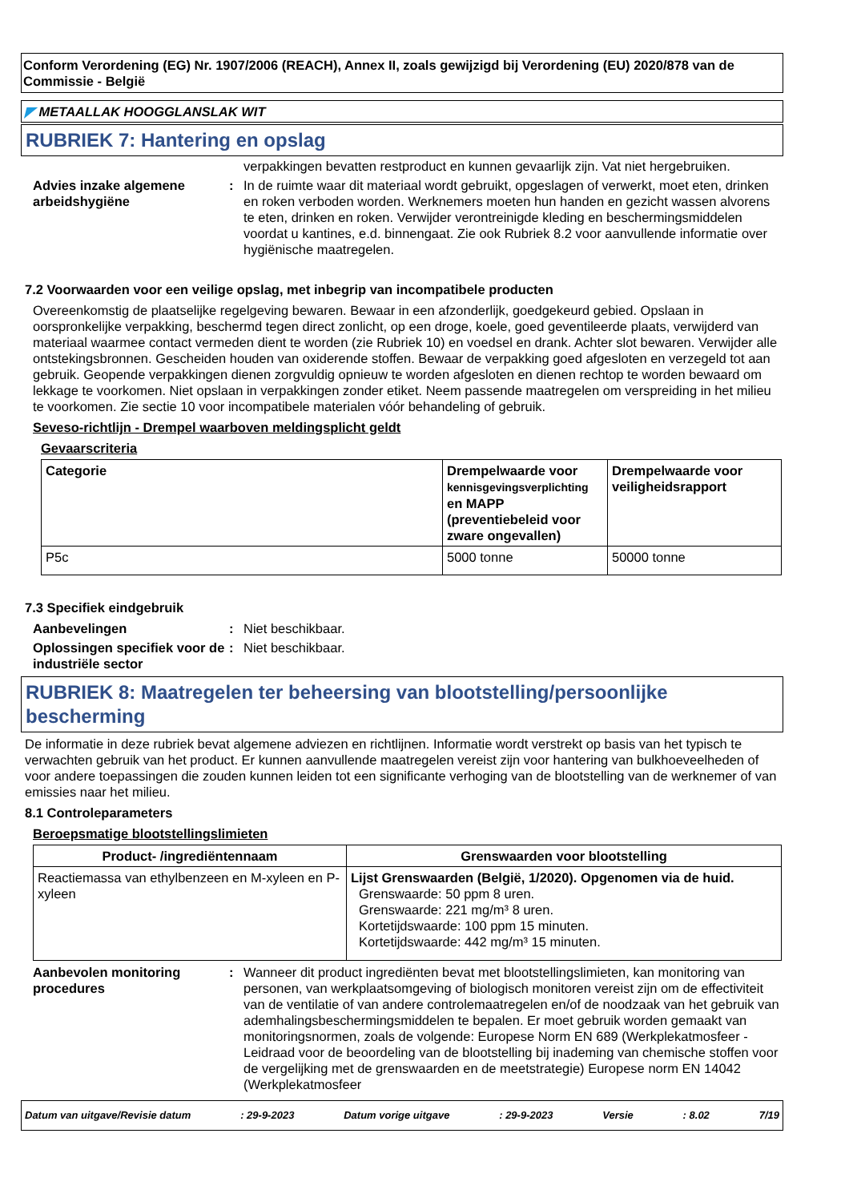Conform Verordening (EG) Nr. 1907/2006 (REACH), Annex II, zoals gewijzigd bij Verordening (EU) 2020/878 van de Commissie - België
◤ METAALLAK HOOGGLANSLAK WIT
RUBRIEK 7: Hantering en opslag
verpakkingen bevatten restproduct en kunnen gevaarlijk zijn. Vat niet hergebruiken.
Advies inzake algemene arbeidshygiëne
: In de ruimte waar dit materiaal wordt gebruikt, opgeslagen of verwerkt, moet eten, drinken en roken verboden worden. Werknemers moeten hun handen en gezicht wassen alvorens te eten, drinken en roken. Verwijder verontreinigde kleding en beschermingsmiddelen voordat u kantines, e.d. binnengaat. Zie ook Rubriek 8.2 voor aanvullende informatie over hygiënische maatregelen.
7.2 Voorwaarden voor een veilige opslag, met inbegrip van incompatibele producten
Overeenkomstig de plaatselijke regelgeving bewaren. Bewaar in een afzonderlijk, goedgekeurd gebied. Opslaan in oorspronkelijke verpakking, beschermd tegen direct zonlicht, op een droge, koele, goed geventileerde plaats, verwijderd van materiaal waarmee contact vermeden dient te worden (zie Rubriek 10) en voedsel en drank. Achter slot bewaren. Verwijder alle ontstekingsbronnen. Gescheiden houden van oxiderende stoffen. Bewaar de verpakking goed afgesloten en verzegeld tot aan gebruik. Geopende verpakkingen dienen zorgvuldig opnieuw te worden afgesloten en dienen rechtop te worden bewaard om lekkage te voorkomen. Niet opslaan in verpakkingen zonder etiket. Neem passende maatregelen om verspreiding in het milieu te voorkomen. Zie sectie 10 voor incompatibele materialen vóór behandeling of gebruik.
Seveso-richtlijn - Drempel waarboven meldingsplicht geldt
Gevaarscriteria
| Categorie | Drempelwaarde voor kennisgevingsverplichting en MAPP (preventiebeleid voor zware ongevallen) | Drempelwaarde voor veiligheidsrapport |
| --- | --- | --- |
| P5c | 5000 tonne | 50000 tonne |
7.3 Specifiek eindgebruik
Aanbevelingen : Niet beschikbaar.
Oplossingen specifiek voor de industriële sector
: Niet beschikbaar.
RUBRIEK 8: Maatregelen ter beheersing van blootstelling/persoonlijke bescherming
De informatie in deze rubriek bevat algemene adviezen en richtlijnen. Informatie wordt verstrekt op basis van het typisch te verwachten gebruik van het product. Er kunnen aanvullende maatregelen vereist zijn voor hantering van bulkhoeveelheden of voor andere toepassingen die zouden kunnen leiden tot een significante verhoging van de blootstelling van de werknemer of van emissies naar het milieu.
8.1 Controleparameters
Beroepsmatige blootstellingslimieten
| Product- /ingrediëntennaam | Grenswaarden voor blootstelling |
| --- | --- |
| Reactiemassa van ethylbenzeen en M-xyleen en P-xyleen | Lijst Grenswaarden (België, 1/2020). Opgenomen via de huid. Grenswaarde: 50 ppm 8 uren. Grenswaarde: 221 mg/m³ 8 uren. Kortetijdswaarde: 100 ppm 15 minuten. Kortetijdswaarde: 442 mg/m³ 15 minuten. |
Aanbevolen monitoring procedures
: Wanneer dit product ingrediënten bevat met blootstellingslimieten, kan monitoring van personen, van werkplaatsomgeving of biologisch monitoren vereist zijn om de effectiviteit van de ventilatie of van andere controlemaatregelen en/of de noodzaak van het gebruik van ademhalingsbeschermingsmiddelen te bepalen. Er moet gebruik worden gemaakt van monitoringsnormen, zoals de volgende: Europese Norm EN 689 (Werkplekatmosfeer - Leidraad voor de beoordeling van de blootstelling bij inademing van chemische stoffen voor de vergelijking met de grenswaarden en de meetstrategie) Europese norm EN 14042 (Werkplekatmosfeer
Datum van uitgave/Revisie datum: 29-9-2023 Datum vorige uitgave: 29-9-2023 Versie: 8.02 7/19